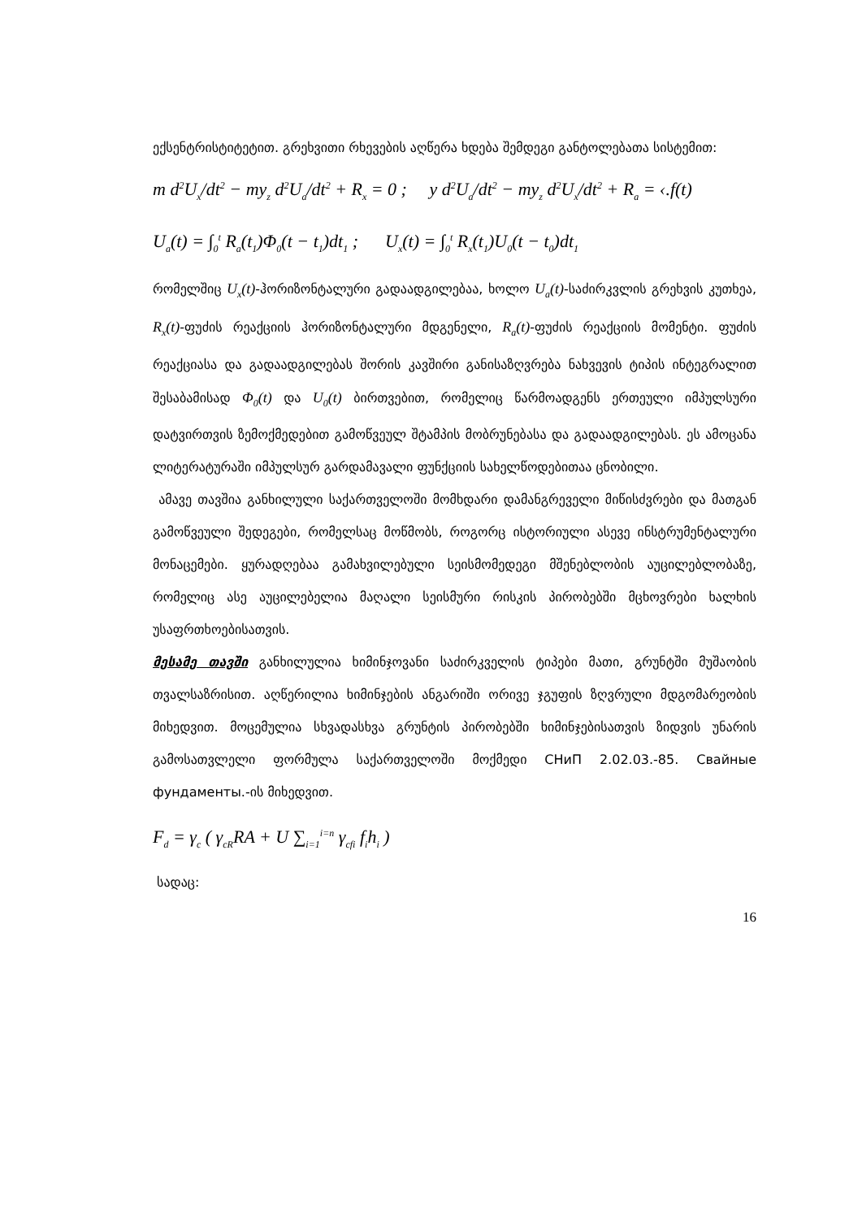ექსენტრისტიტეტით. გრეხვითი რხევების აღწერა ხდება შემდეგი განტოლებათა სისტემით:
m d<sup>2</sup>U<sub>x</sub>/dt<sup>2</sup> − my<sub>z</sub> d<sup>2</sup>U<sub>a</sub>/dt<sup>2</sup> + R<sub>x</sub> = 0 ; y d<sup>2</sup>U<sub>a</sub>/dt<sup>2</sup> − my<sub>z</sub> d<sup>2</sup>U<sub>x</sub>/dt<sup>2</sup> + R<sub>a</sub> = ‹.f(t)
U<sub>a</sub>(t) = ∫<sub>0</sub><sup>t</sup> R<sub>a</sub>(t<sub>1</sub>)Φ<sub>0</sub>(t − t<sub>1</sub>)dt<sub>1</sub> ; U<sub>x</sub>(t) = ∫<sub>0</sub><sup>t</sup> R<sub>x</sub>(t<sub>1</sub>)U<sub>0</sub>(t − t<sub>0</sub>)dt<sub>1</sub>
რომელშიც U<sub>x</sub>(t)-ჰორიზონტალური გადაადგილებაა, ხოლო U<sub>a</sub>(t)-საძირკვლის გრეხვის კუთხეა, R<sub>x</sub>(t)-ფუძის რეაქციის ჰორიზონტალური მდგენელი, R<sub>a</sub>(t)-ფუძის რეაქციის მომენტი. ფუძის რეაქციასა და გადაადგილებას შორის კავშირი განისაზღვრება ნახვევის ტიპის ინტეგრალით შესაბამისად Φ<sub>0</sub>(t) და U<sub>0</sub>(t) ბირთვებით, რომელიც წარმოადგენს ერთეული იმპულსური დატვირთვის ზემოქმედებით გამოწვეულ შტამპის მობრუნებასა და გადაადგილებას. ეს ამოცანა ლიტერატურაში იმპულსურ გარდამავალი ფუნქციის სახელწოდებითაა ცნობილი.
ამავე თავშია განხილული საქართველოში მომხდარი დამანგრეველი მიწისძვრები და მათგან გამოწვეული შედეგები, რომელსაც მოწმობს, როგორც ისტორიული ასევე ინსტრუმენტალური მონაცემები. ყურადღებაა გამახვილებული სეისმომედეგი მშენებლობის აუცილებლობაზე, რომელიც ასე აუცილებელია მაღალი სეისმური რისკის პირობებში მცხოვრები ხალხის უსაფრთხოებისათვის.
მესამე თავში განხილულია ხიმინჯოვანი საძირკველის ტიპები მათი, გრუნტში მუშაობის თვალსაზრისით. აღწერილია ხიმინჯების ანგარიში ორივე ჯგუფის ზღვრული მდგომარეობის მიხედვით. მოცემულია სხვადასხვა გრუნტის პირობებში ხიმინჯებისათვის ზიდვის უნარის გამოსათვლელი ფორმულა საქართველოში მოქმედი СНиП 2.02.03.-85. Свайные фундаменты.-ის მიხედვით.
F<sub>d</sub> = γ<sub>c</sub> ( γ<sub>cR</sub>RA + U ∑<sub>i=1</sub><sup>i=n</sup> γ<sub>cfi</sub> f<sub>i</sub>h<sub>i</sub> )
სადაც:
16